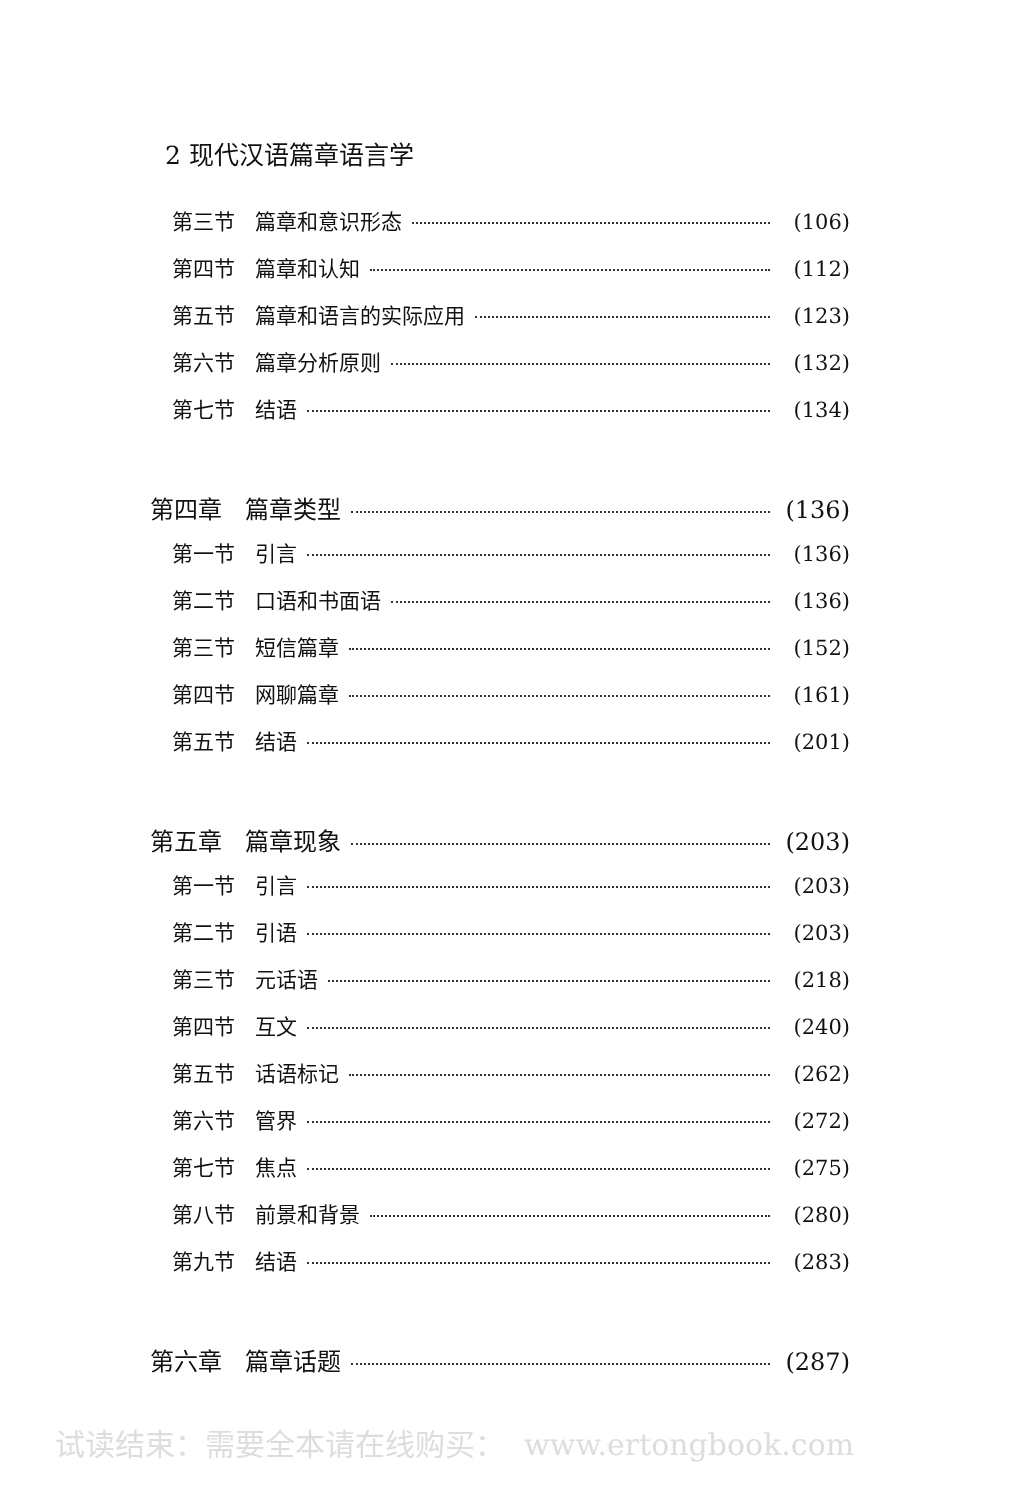2 现代汉语篇章语言学
第三节 篇章和意识形态 (106)
第四节 篇章和认知 (112)
第五节 篇章和语言的实际应用 (123)
第六节 篇章分析原则 (132)
第七节 结语 (134)
第四章 篇章类型 (136)
第一节 引言 (136)
第二节 口语和书面语 (136)
第三节 短信篇章 (152)
第四节 网聊篇章 (161)
第五节 结语 (201)
第五章 篇章现象 (203)
第一节 引言 (203)
第二节 引语 (203)
第三节 元话语 (218)
第四节 互文 (240)
第五节 话语标记 (262)
第六节 管界 (272)
第七节 焦点 (275)
第八节 前景和背景 (280)
第九节 结语 (283)
第六章 篇章话题 (287)
试读结束：需要全本请在线购买： www.ertongbook.com